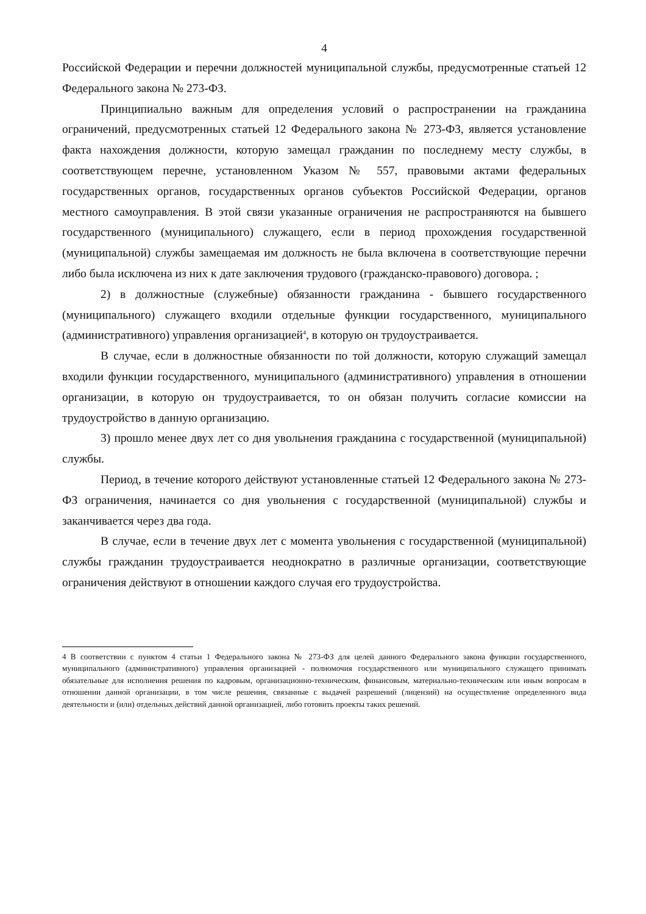4
Российской Федерации и перечни должностей муниципальной службы, предусмотренные статьей 12 Федерального закона № 273-ФЗ.
Принципиально важным для определения условий о распространении на гражданина ограничений, предусмотренных статьей 12 Федерального закона № 273-ФЗ, является установление факта нахождения должности, которую замещал гражданин по последнему месту службы, в соответствующем перечне, установленном Указом № 557, правовыми актами федеральных государственных органов, государственных органов субъектов Российской Федерации, органов местного самоуправления. В этой связи указанные ограничения не распространяются на бывшего государственного (муниципального) служащего, если в период прохождения государственной (муниципальной) службы замещаемая им должность не была включена в соответствующие перечни либо была исключена из них к дате заключения трудового (гражданско-правового) договора. ;
2) в должностные (служебные) обязанности гражданина - бывшего государственного (муниципального) служащего входили отдельные функции государственного, муниципального (административного) управления организацией<sup>4</sup>, в которую он трудоустраивается.
В случае, если в должностные обязанности по той должности, которую служащий замещал входили функции государственного, муниципального (административного) управления в отношении организации, в которую он трудоустраивается, то он обязан получить согласие комиссии на трудоустройство в данную организацию.
3) прошло менее двух лет со дня увольнения гражданина с государственной (муниципальной) службы.
Период, в течение которого действуют установленные статьей 12 Федерального закона № 273-ФЗ ограничения, начинается со дня увольнения с государственной (муниципальной) службы и заканчивается через два года.
В случае, если в течение двух лет с момента увольнения с государственной (муниципальной) службы гражданин трудоустраивается неоднократно в различные организации, соответствующие ограничения действуют в отношении каждого случая его трудоустройства.
4 В соответствии с пунктом 4 статьи 1 Федерального закона № 273-ФЗ для целей данного Федерального закона функции государственного, муниципального (административного) управления организацией - полномочия государственного или муниципального служащего принимать обязательные для исполнения решения по кадровым, организационно-техническим, финансовым, материально-техническим или иным вопросам в отношении данной организации, в том числе решения, связанные с выдачей разрешений (лицензий) на осуществление определенного вида деятельности и (или) отдельных действий данной организацией, либо готовить проекты таких решений.